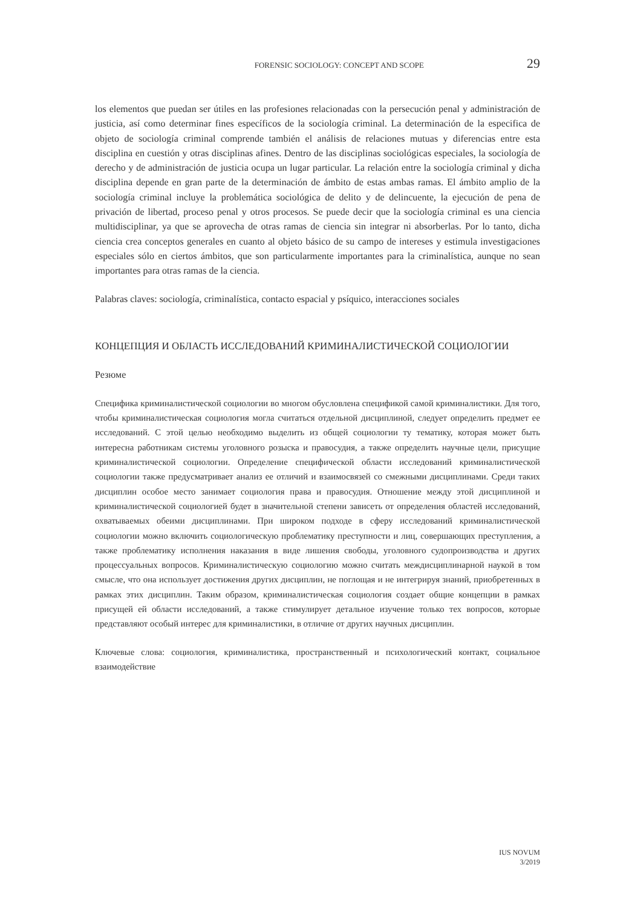FORENSIC SOCIOLOGY: CONCEPT AND SCOPE 29
los elementos que puedan ser útiles en las profesiones relacionadas con la persecución penal y administración de justicia, así como determinar fines específicos de la sociología criminal. La determinación de la especifica de objeto de sociología criminal comprende también el análisis de relaciones mutuas y diferencias entre esta disciplina en cuestión y otras disciplinas afines. Dentro de las disciplinas sociológicas especiales, la sociología de derecho y de administración de justicia ocupa un lugar particular. La relación entre la sociología criminal y dicha disciplina depende en gran parte de la determinación de ámbito de estas ambas ramas. El ámbito amplio de la sociología criminal incluye la problemática sociológica de delito y de delincuente, la ejecución de pena de privación de libertad, proceso penal y otros procesos. Se puede decir que la sociología criminal es una ciencia multidisciplinar, ya que se aprovecha de otras ramas de ciencia sin integrar ni absorberlas. Por lo tanto, dicha ciencia crea conceptos generales en cuanto al objeto básico de su campo de intereses y estimula investigaciones especiales sólo en ciertos ámbitos, que son particularmente importantes para la criminalística, aunque no sean importantes para otras ramas de la ciencia.
Palabras claves: sociología, criminalística, contacto espacial y psíquico, interacciones sociales
КОНЦЕПЦИЯ И ОБЛАСТЬ ИССЛЕДОВАНИЙ КРИМИНАЛИСТИЧЕСКОЙ СОЦИОЛОГИИ
Резюме
Специфика криминалистической социологии во многом обусловлена спецификой самой криминалистики. Для того, чтобы криминалистическая социология могла считаться отдельной дисциплиной, следует определить предмет ее исследований. С этой целью необходимо выделить из общей социологии ту тематику, которая может быть интересна работникам системы уголовного розыска и правосудия, а также определить научные цели, присущие криминалистической социологии. Определение специфической области исследований криминалистической социологии также предусматривает анализ ее отличий и взаимосвязей со смежными дисциплинами. Среди таких дисциплин особое место занимает социология права и правосудия. Отношение между этой дисциплиной и криминалистической социологией будет в значительной степени зависеть от определения областей исследований, охватываемых обеими дисциплинами. При широком подходе в сферу исследований криминалистической социологии можно включить социологическую проблематику преступности и лиц, совершающих преступления, а также проблематику исполнения наказания в виде лишения свободы, уголовного судопроизводства и других процессуальных вопросов. Криминалистическую социологию можно считать междисциплинарной наукой в том смысле, что она использует достижения других дисциплин, не поглощая и не интегрируя знаний, приобретенных в рамках этих дисциплин. Таким образом, криминалистическая социология создает общие концепции в рамках присущей ей области исследований, а также стимулирует детальное изучение только тех вопросов, которые представляют особый интерес для криминалистики, в отличие от других научных дисциплин.
Ключевые слова: социология, криминалистика, пространственный и психологический контакт, социальное взаимодействие
IUS NOVUM
3/2019